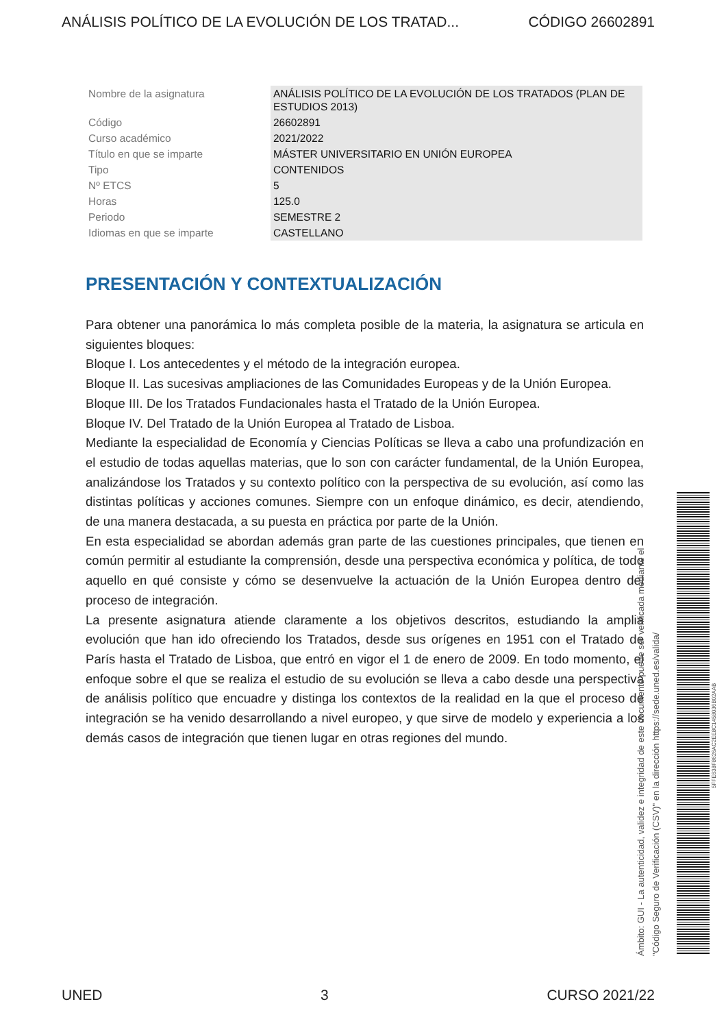ANÁLISIS POLÍTICO DE LA EVOLUCIÓN DE LOS TRATAD... CÓDIGO 26602891
| Nombre de la asignatura | ANÁLISIS POLÍTICO DE LA EVOLUCIÓN DE LOS TRATADOS (PLAN DE ESTUDIOS 2013) |
| Código | 26602891 |
| Curso académico | 2021/2022 |
| Título en que se imparte | MÁSTER UNIVERSITARIO EN UNIÓN EUROPEA |
| Tipo | CONTENIDOS |
| Nº ETCS | 5 |
| Horas | 125.0 |
| Periodo | SEMESTRE 2 |
| Idiomas en que se imparte | CASTELLANO |
PRESENTACIÓN Y CONTEXTUALIZACIÓN
Para obtener una panorámica lo más completa posible de la materia, la asignatura se articula en siguientes bloques:
Bloque I. Los antecedentes y el método de la integración europea.
Bloque II. Las sucesivas ampliaciones de las Comunidades Europeas y de la Unión Europea.
Bloque III. De los Tratados Fundacionales hasta el Tratado de la Unión Europea.
Bloque IV. Del Tratado de la Unión Europea al Tratado de Lisboa.
Mediante la especialidad de Economía y Ciencias Políticas se lleva a cabo una profundización en el estudio de todas aquellas materias, que lo son con carácter fundamental, de la Unión Europea, analizándose los Tratados y su contexto político con la perspectiva de su evolución, así como las distintas políticas y acciones comunes. Siempre con un enfoque dinámico, es decir, atendiendo, de una manera destacada, a su puesta en práctica por parte de la Unión.
En esta especialidad se abordan además gran parte de las cuestiones principales, que tienen en común permitir al estudiante la comprensión, desde una perspectiva económica y política, de todo aquello en qué consiste y cómo se desenvuelve la actuación de la Unión Europea dentro del proceso de integración.
La presente asignatura atiende claramente a los objetivos descritos, estudiando la amplia evolución que han ido ofreciendo los Tratados, desde sus orígenes en 1951 con el Tratado de París hasta el Tratado de Lisboa, que entró en vigor el 1 de enero de 2009. En todo momento, el enfoque sobre el que se realiza el estudio de su evolución se lleva a cabo desde una perspectiva de análisis político que encuadre y distinga los contextos de la realidad en la que el proceso de integración se ha venido desarrollando a nivel europeo, y que sirve de modelo y experiencia a los demás casos de integración que tienen lugar en otras regiones del mundo.
Ámbito: GUI - La autenticidad, validez e integridad de este documento puede ser verificada mediante el
"Código Seguro de Verificación (CSV)" en la dirección https://sede.uned.es/valida/
5FFE638F8626AC2EE8C1458036B02AAB
UNED 3 CURSO 2021/22